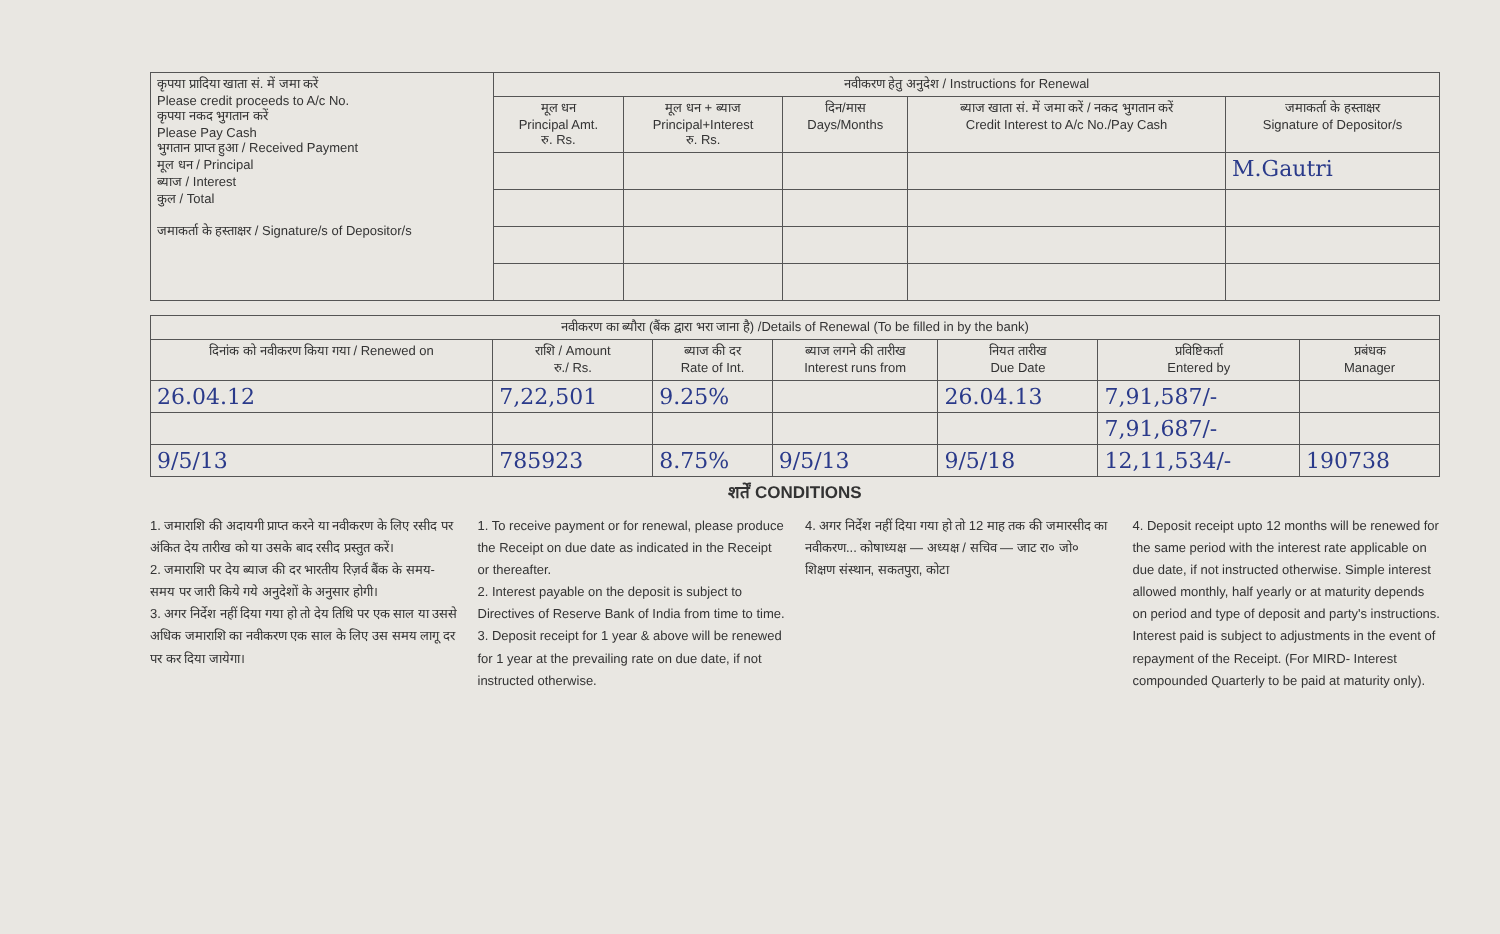| कृपया प्रादिया खाता सं. में जमा करें Please credit proceeds to A/c No. कृपया नकद भुगतान करें Please Pay Cash भुगतान प्राप्त हुआ / Received Payment मूल धन / Principal ब्याज / Interest कुल / Total जमाकर्ता के हस्ताक्षर / Signature/s of Depositor/s | नवीकरण हेतु अनुदेश / Instructions for Renewal | | | | |
| | मूल धन Principal Amt. रु. Rs. | मूल धन + ब्याज Principal+Interest रु. Rs. | दिन/मास Days/Months | ब्याज खाता सं. में जमा करें / नकद भुगतान करें Credit Interest to A/c No./Pay Cash | जमाकर्ता के हस्ताक्षर Signature of Depositor/s |
| | | | | | M.Gautri |
| नवीकरण का ब्यौरा (बैंक द्वारा भरा जाना है) /Details of Renewal (To be filled in by the bank) | | | | | | |
| --- | --- | --- | --- | --- | --- | --- |
| दिनांक को नवीकरण किया गया / Renewed on | राशि / Amount रु./ Rs. | ब्याज की दर Rate of Int. | ब्याज लगने की तारीख Interest runs from | नियत तारीख Due Date | प्रविष्टिकर्ता Entered by | प्रबंधक Manager |
| 26.04.12 | 7,22,501 | 9.25% | | 26.04.13 | 7,91,587/- | |
| | | | | | 7,91,687/- | |
| 9/5/13 | 785923 | 8.75% | 9/5/13 | 9/5/18 | 12,11,534/- | 190738 |
शर्तें CONDITIONS
1. जमाराशि की अदायगी प्राप्त करने या नवीकरण के लिए रसीद पर अंकित देय तारीख को या उसके बाद रसीद प्रस्तुत करें।
2. जमाराशि पर देय ब्याज की दर भारतीय रिज़र्व बैंक के समय-समय पर जारी किये गये अनुदेशों के अनुसार होगी।
3. अगर निर्देश नहीं दिया गया हो तो देय तिथि पर एक साल या उससे अधिक जमाराशि का नवीकरण एक साल के लिए उस समय लागू दर पर कर दिया जायेगा।
1. To receive payment or for renewal, please produce the Receipt on due date as indicated in the Receipt or thereafter.
2. Interest payable on the deposit is subject to Directives of Reserve Bank of India from time to time.
3. Deposit receipt for 1 year & above will be renewed for 1 year at the prevailing rate on due date, if not instructed otherwise.
4. अगर निर्देश नहीं दिया गया हो तो 12 माह तक की जमारसीद का नवीकरण... कोषाध्यक्ष — अध्यक्ष / सचिव — जाट रा० जो० शिक्षण संस्थान, सकतपुरा, कोटा
4. Deposit receipt upto 12 months will be renewed for the same period with the interest rate applicable on due date, if not instructed otherwise. Simple interest allowed monthly, half yearly or at maturity depends on period and type of deposit and party's instructions. Interest paid is subject to adjustments in the event of repayment of the Receipt. (For MIRD- Interest compounded Quarterly to be paid at maturity only).